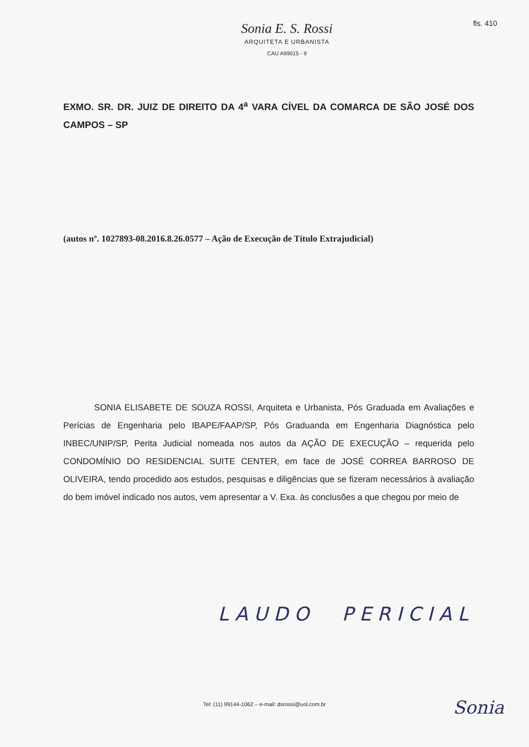fls. 410
Sonia E. S. Rossi
ARQUITETA E URBANISTA
CAU A99015 - 9
EXMO. SR. DR. JUIZ DE DIREITO DA 4<sup>a</sup> VARA CÍVEL DA COMARCA DE SÃO JOSÉ DOS CAMPOS – SP
(autos nº. 1027893-08.2016.8.26.0577 – Ação de Execução de Título Extrajudicial)
SONIA ELISABETE DE SOUZA ROSSI, Arquiteta e Urbanista, Pós Graduada em Avaliações e Perícias de Engenharia pelo IBAPE/FAAP/SP, Pós Graduanda em Engenharia Diagnóstica pelo INBEC/UNIP/SP, Perita Judicial nomeada nos autos da AÇÃO DE EXECUÇÃO – requerida pelo CONDOMÍNIO DO RESIDENCIAL SUITE CENTER, em face de JOSÉ CORREA BARROSO DE OLIVEIRA, tendo procedido aos estudos, pesquisas e diligências que se fizeram necessários à avaliação do bem imóvel indicado nos autos, vem apresentar a V. Exa. às conclusões a que chegou por meio de
LAUDO PERICIAL
Tel: (11) 99144-1062 – e-mail: dsrossi@uol.com.br Sonia